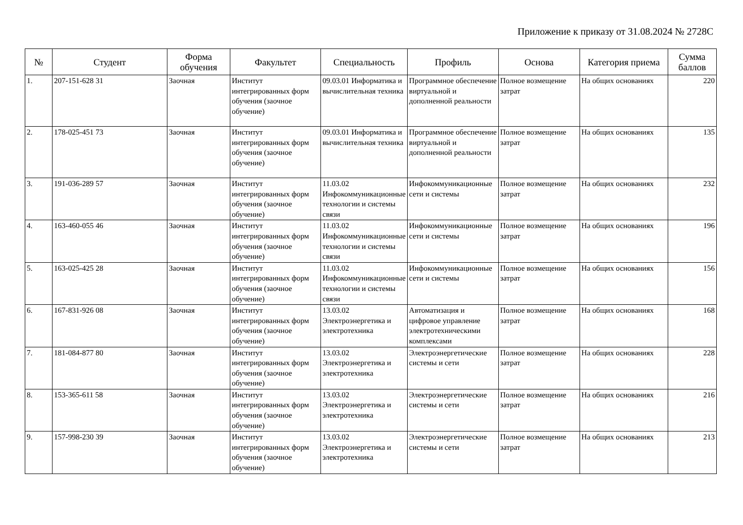Приложение к приказу от 31.08.2024 № 2728С
| № | Студент | Форма обучения | Факультет | Специальность | Профиль | Основа | Категория приема | Сумма баллов |
| --- | --- | --- | --- | --- | --- | --- | --- | --- |
| 1. | 207-151-628 31 | Заочная | Институт интегрированных форм обучения (заочное обучение) | 09.03.01 Информатика и вычислительная техника | Программное обеспечение виртуальной и дополненной реальности | Полное возмещение затрат | На общих основаниях | 220 |
| 2. | 178-025-451 73 | Заочная | Институт интегрированных форм обучения (заочное обучение) | 09.03.01 Информатика и вычислительная техника | Программное обеспечение виртуальной и дополненной реальности | Полное возмещение затрат | На общих основаниях | 135 |
| 3. | 191-036-289 57 | Заочная | Институт интегрированных форм обучения (заочное обучение) | 11.03.02 Инфокоммуникационные технологии и системы связи | Инфокоммуникационные сети и системы | Полное возмещение затрат | На общих основаниях | 232 |
| 4. | 163-460-055 46 | Заочная | Институт интегрированных форм обучения (заочное обучение) | 11.03.02 Инфокоммуникационные технологии и системы связи | Инфокоммуникационные сети и системы | Полное возмещение затрат | На общих основаниях | 196 |
| 5. | 163-025-425 28 | Заочная | Институт интегрированных форм обучения (заочное обучение) | 11.03.02 Инфокоммуникационные технологии и системы связи | Инфокоммуникационные сети и системы | Полное возмещение затрат | На общих основаниях | 156 |
| 6. | 167-831-926 08 | Заочная | Институт интегрированных форм обучения (заочное обучение) | 13.03.02 Электроэнергетика и электротехника | Автоматизация и цифровое управление электротехническими комплексами | Полное возмещение затрат | На общих основаниях | 168 |
| 7. | 181-084-877 80 | Заочная | Институт интегрированных форм обучения (заочное обучение) | 13.03.02 Электроэнергетика и электротехника | Электроэнергетические системы и сети | Полное возмещение затрат | На общих основаниях | 228 |
| 8. | 153-365-611 58 | Заочная | Институт интегрированных форм обучения (заочное обучение) | 13.03.02 Электроэнергетика и электротехника | Электроэнергетические системы и сети | Полное возмещение затрат | На общих основаниях | 216 |
| 9. | 157-998-230 39 | Заочная | Институт интегрированных форм обучения (заочное обучение) | 13.03.02 Электроэнергетика и электротехника | Электроэнергетические системы и сети | Полное возмещение затрат | На общих основаниях | 213 |